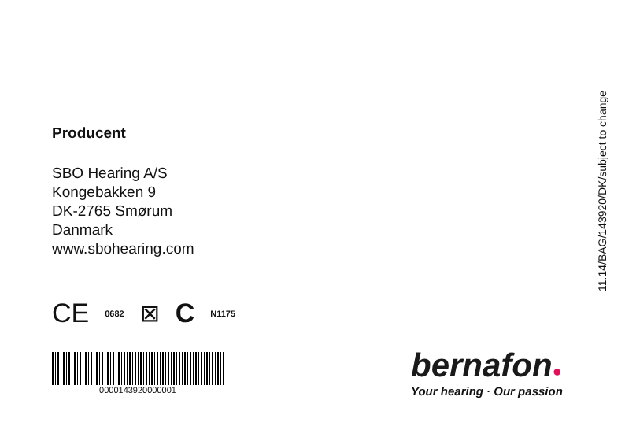Producent
SBO Hearing A/S
Kongebakken 9
DK-2765 Smørum
Danmark
www.sbohearing.com
CE 0682 ⊠ C N1175
0000143920000001
11.14/BAG/143920/DK/subject to change
bernafon●
Your hearing · Our passion